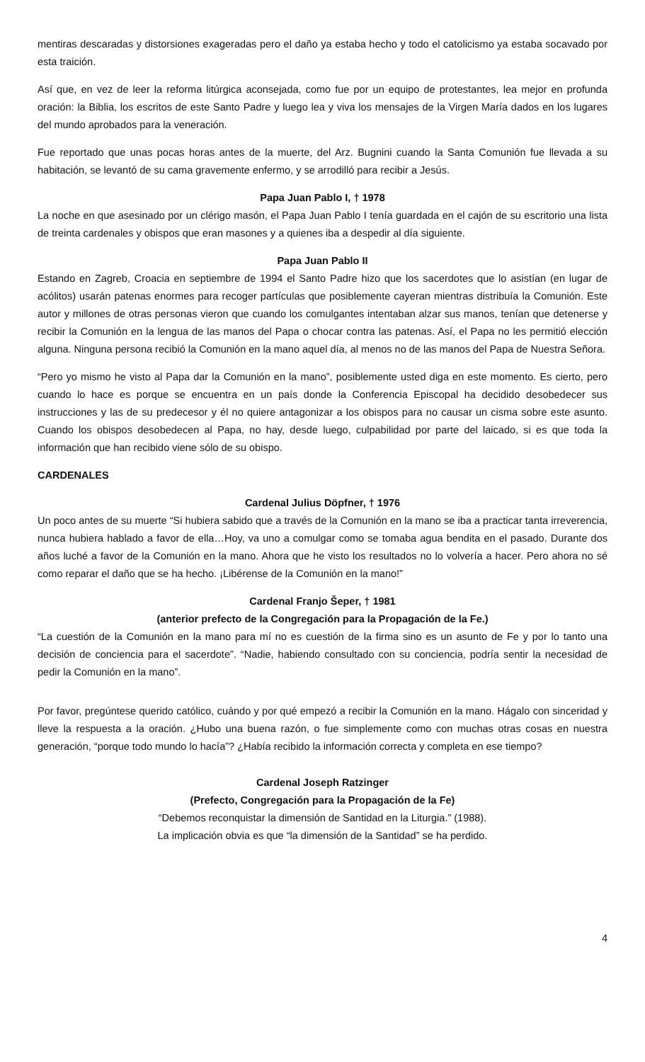mentiras descaradas y distorsiones exageradas pero el daño ya estaba hecho y todo el catolicismo ya estaba socavado por esta traición.
Así que, en vez de leer la reforma litúrgica aconsejada, como fue por un equipo de protestantes, lea mejor en profunda oración: la Biblia, los escritos de este Santo Padre y luego lea y viva los mensajes de la Virgen María dados en los lugares del mundo aprobados para la veneración.
Fue reportado que unas pocas horas antes de la muerte, del Arz. Bugnini cuando la Santa Comunión fue llevada a su habitación, se levantó de su cama gravemente enfermo, y se arrodilló para recibir a Jesús.
Papa Juan Pablo I, † 1978
La noche en que asesinado por un clérigo masón, el Papa Juan Pablo I tenía guardada en el cajón de su escritorio una lista de treinta cardenales y obispos que eran masones y a quienes iba a despedir al día siguiente.
Papa Juan Pablo II
Estando en Zagreb, Croacia en septiembre de 1994 el Santo Padre hizo que los sacerdotes que lo asistían (en lugar de acólitos) usarán patenas enormes para recoger partículas que posiblemente cayeran mientras distribuía la Comunión. Este autor y millones de otras personas vieron que cuando los comulgantes intentaban alzar sus manos, tenían que detenerse y recibir la Comunión en la lengua de las manos del Papa o chocar contra las patenas. Así, el Papa no les permitió elección alguna. Ninguna persona recibió la Comunión en la mano aquel día, al menos no de las manos del Papa de Nuestra Señora.
“Pero yo mismo he visto al Papa dar la Comunión en la mano”, posiblemente usted diga en este momento. Es cierto, pero cuando lo hace es porque se encuentra en un país donde la Conferencia Episcopal ha decidido desobedecer sus instrucciones y las de su predecesor y él no quiere antagonizar a los obispos para no causar un cisma sobre este asunto. Cuando los obispos desobedecen al Papa, no hay, desde luego, culpabilidad por parte del laicado, si es que toda la información que han recibido viene sólo de su obispo.
CARDENALES
Cardenal Julius Döpfner, † 1976
Un poco antes de su muerte “Si hubiera sabido que a través de la Comunión en la mano se iba a practicar tanta irreverencia, nunca hubiera hablado a favor de ella…Hoy, va uno a comulgar como se tomaba agua bendita en el pasado. Durante dos años luché a favor de la Comunión en la mano. Ahora que he visto los resultados no lo volvería a hacer. Pero ahora no sé como reparar el daño que se ha hecho. ¡Libérense de la Comunión en la mano!”
Cardenal Franjo Šeper, † 1981
(anterior prefecto de la Congregación para la Propagación de la Fe.)
“La cuestión de la Comunión en la mano para mí no es cuestión de la firma sino es un asunto de Fe y por lo tanto una decisión de conciencia para el sacerdote”. “Nadie, habiendo consultado con su conciencia, podría sentir la necesidad de pedir la Comunión en la mano”.
Por favor, pregúntese querido católico, cuándo y por qué empezó a recibir la Comunión en la mano. Hágalo con sinceridad y lleve la respuesta a la oración. ¿Hubo una buena razón, o fue simplemente como con muchas otras cosas en nuestra generación, “porque todo mundo lo hacía”? ¿Había recibido la información correcta y completa en ese tiempo?
Cardenal Joseph Ratzinger
(Prefecto, Congregación para la Propagación de la Fe)
“Debemos reconquistar la dimensión de Santidad en la Liturgia.” (1988).
La implicación obvia es que “la dimensión de la Santidad” se ha perdido.
4